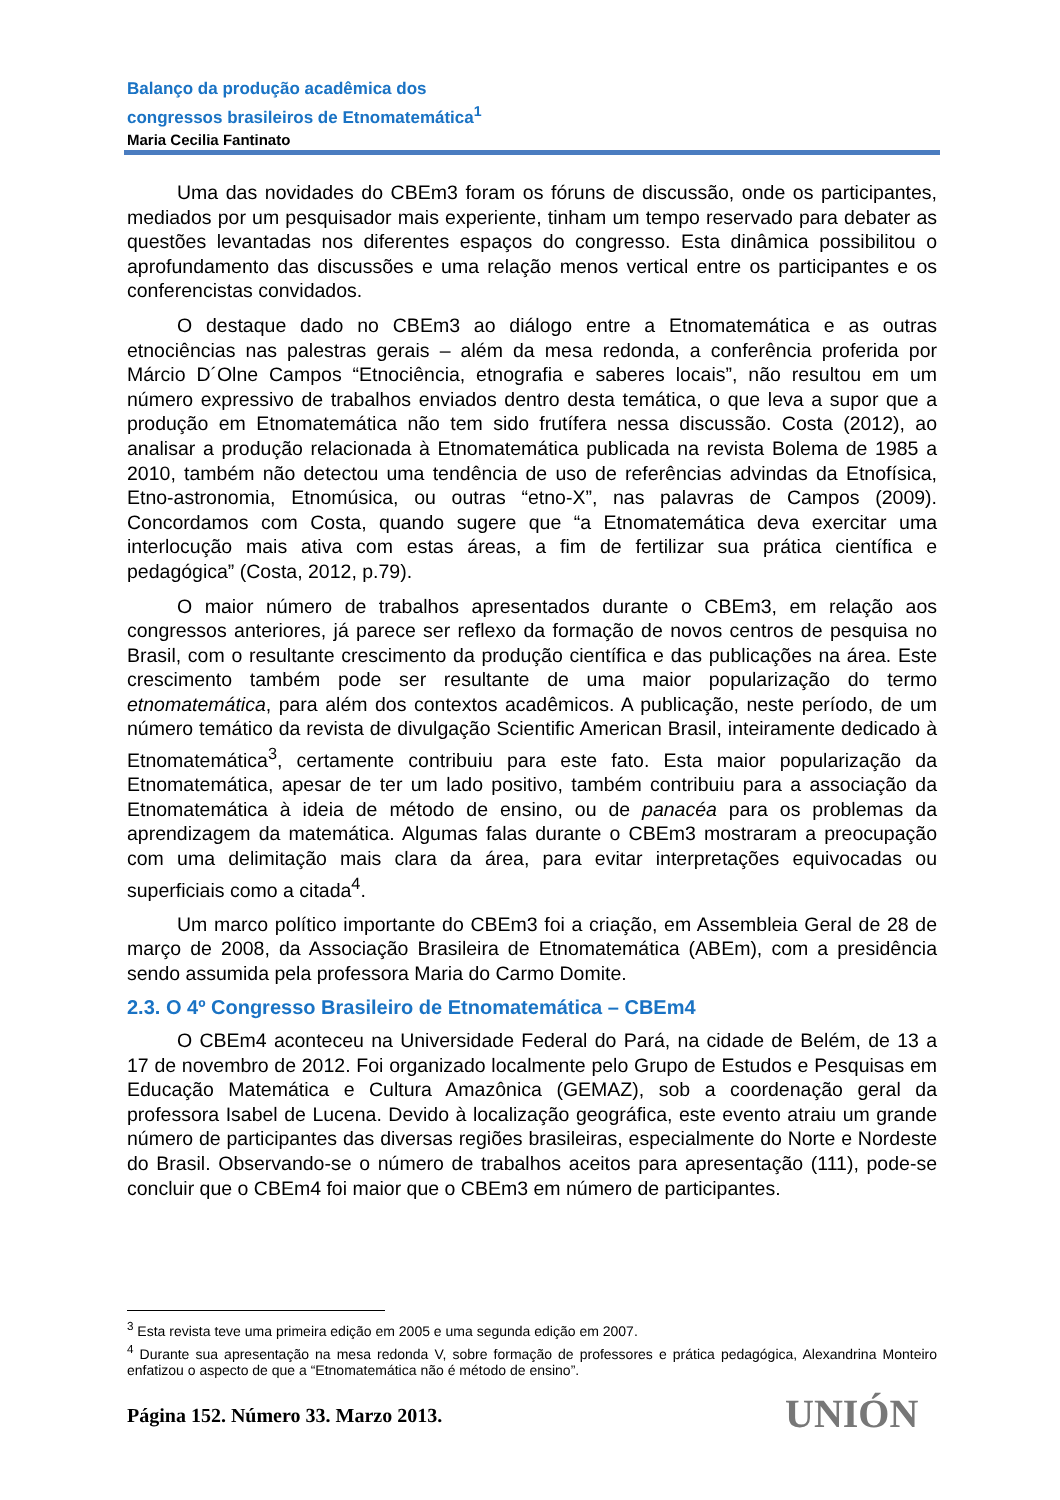Balanço da produção acadêmica dos
congressos brasileiros de Etnomatemática<sup>1</sup>
Maria Cecilia Fantinato
Uma das novidades do CBEm3 foram os fóruns de discussão, onde os participantes, mediados por um pesquisador mais experiente, tinham um tempo reservado para debater as questões levantadas nos diferentes espaços do congresso. Esta dinâmica possibilitou o aprofundamento das discussões e uma relação menos vertical entre os participantes e os conferencistas convidados.
O destaque dado no CBEm3 ao diálogo entre a Etnomatemática e as outras etnociências nas palestras gerais – além da mesa redonda, a conferência proferida por Márcio D´Olne Campos “Etnociência, etnografia e saberes locais”, não resultou em um número expressivo de trabalhos enviados dentro desta temática, o que leva a supor que a produção em Etnomatemática não tem sido frutífera nessa discussão. Costa (2012), ao analisar a produção relacionada à Etnomatemática publicada na revista Bolema de 1985 a 2010, também não detectou uma tendência de uso de referências advindas da Etnofísica, Etno-astronomia, Etnomúsica, ou outras “etno-X”, nas palavras de Campos (2009). Concordamos com Costa, quando sugere que “a Etnomatemática deva exercitar uma interlocução mais ativa com estas áreas, a fim de fertilizar sua prática científica e pedagógica” (Costa, 2012, p.79).
O maior número de trabalhos apresentados durante o CBEm3, em relação aos congressos anteriores, já parece ser reflexo da formação de novos centros de pesquisa no Brasil, com o resultante crescimento da produção científica e das publicações na área. Este crescimento também pode ser resultante de uma maior popularização do termo etnomatemática, para além dos contextos acadêmicos. A publicação, neste período, de um número temático da revista de divulgação Scientific American Brasil, inteiramente dedicado à Etnomatemática<sup>3</sup>, certamente contribuiu para este fato. Esta maior popularização da Etnomatemática, apesar de ter um lado positivo, também contribuiu para a associação da Etnomatemática à ideia de método de ensino, ou de panacéa para os problemas da aprendizagem da matemática. Algumas falas durante o CBEm3 mostraram a preocupação com uma delimitação mais clara da área, para evitar interpretações equivocadas ou superficiais como a citada<sup>4</sup>.
Um marco político importante do CBEm3 foi a criação, em Assembleia Geral de 28 de março de 2008, da Associação Brasileira de Etnomatemática (ABEm), com a presidência sendo assumida pela professora Maria do Carmo Domite.
2.3. O 4º Congresso Brasileiro de Etnomatemática – CBEm4
O CBEm4 aconteceu na Universidade Federal do Pará, na cidade de Belém, de 13 a 17 de novembro de 2012. Foi organizado localmente pelo Grupo de Estudos e Pesquisas em Educação Matemática e Cultura Amazônica (GEMAZ), sob a coordenação geral da professora Isabel de Lucena. Devido à localização geográfica, este evento atraiu um grande número de participantes das diversas regiões brasileiras, especialmente do Norte e Nordeste do Brasil. Observando-se o número de trabalhos aceitos para apresentação (111), pode-se concluir que o CBEm4 foi maior que o CBEm3 em número de participantes.
<sup>3</sup> Esta revista teve uma primeira edição em 2005 e uma segunda edição em 2007.
<sup>4</sup> Durante sua apresentação na mesa redonda V, sobre formação de professores e prática pedagógica, Alexandrina Monteiro enfatizou o aspecto de que a “Etnomatemática não é método de ensino”.
Página 152. Número 33. Marzo 2013.
UNIÓN